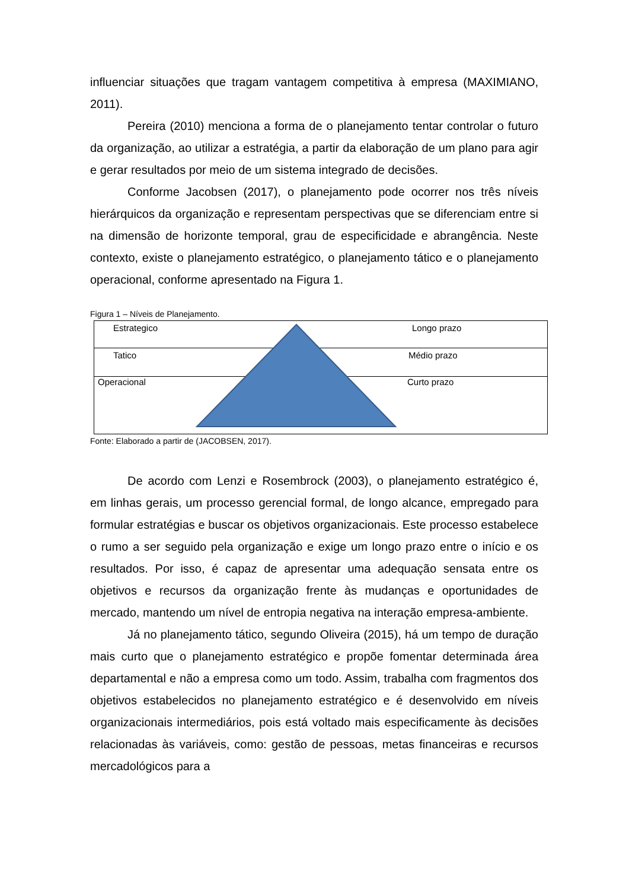influenciar situações que tragam vantagem competitiva à empresa (MAXIMIANO, 2011).
Pereira (2010) menciona a forma de o planejamento tentar controlar o futuro da organização, ao utilizar a estratégia, a partir da elaboração de um plano para agir e gerar resultados por meio de um sistema integrado de decisões.
Conforme Jacobsen (2017), o planejamento pode ocorrer nos três níveis hierárquicos da organização e representam perspectivas que se diferenciam entre si na dimensão de horizonte temporal, grau de especificidade e abrangência. Neste contexto, existe o planejamento estratégico, o planejamento tático e o planejamento operacional, conforme apresentado na Figura 1.
Figura 1 – Níveis de Planejamento.
Estrategico Longo prazo
Tatico Médio prazo
Operacional Curto prazo
Fonte: Elaborado a partir de (JACOBSEN, 2017).
De acordo com Lenzi e Rosembrock (2003), o planejamento estratégico é, em linhas gerais, um processo gerencial formal, de longo alcance, empregado para formular estratégias e buscar os objetivos organizacionais. Este processo estabelece o rumo a ser seguido pela organização e exige um longo prazo entre o início e os resultados. Por isso, é capaz de apresentar uma adequação sensata entre os objetivos e recursos da organização frente às mudanças e oportunidades de mercado, mantendo um nível de entropia negativa na interação empresa-ambiente.
Já no planejamento tático, segundo Oliveira (2015), há um tempo de duração mais curto que o planejamento estratégico e propõe fomentar determinada área departamental e não a empresa como um todo. Assim, trabalha com fragmentos dos objetivos estabelecidos no planejamento estratégico e é desenvolvido em níveis organizacionais intermediários, pois está voltado mais especificamente às decisões relacionadas às variáveis, como: gestão de pessoas, metas financeiras e recursos mercadológicos para a